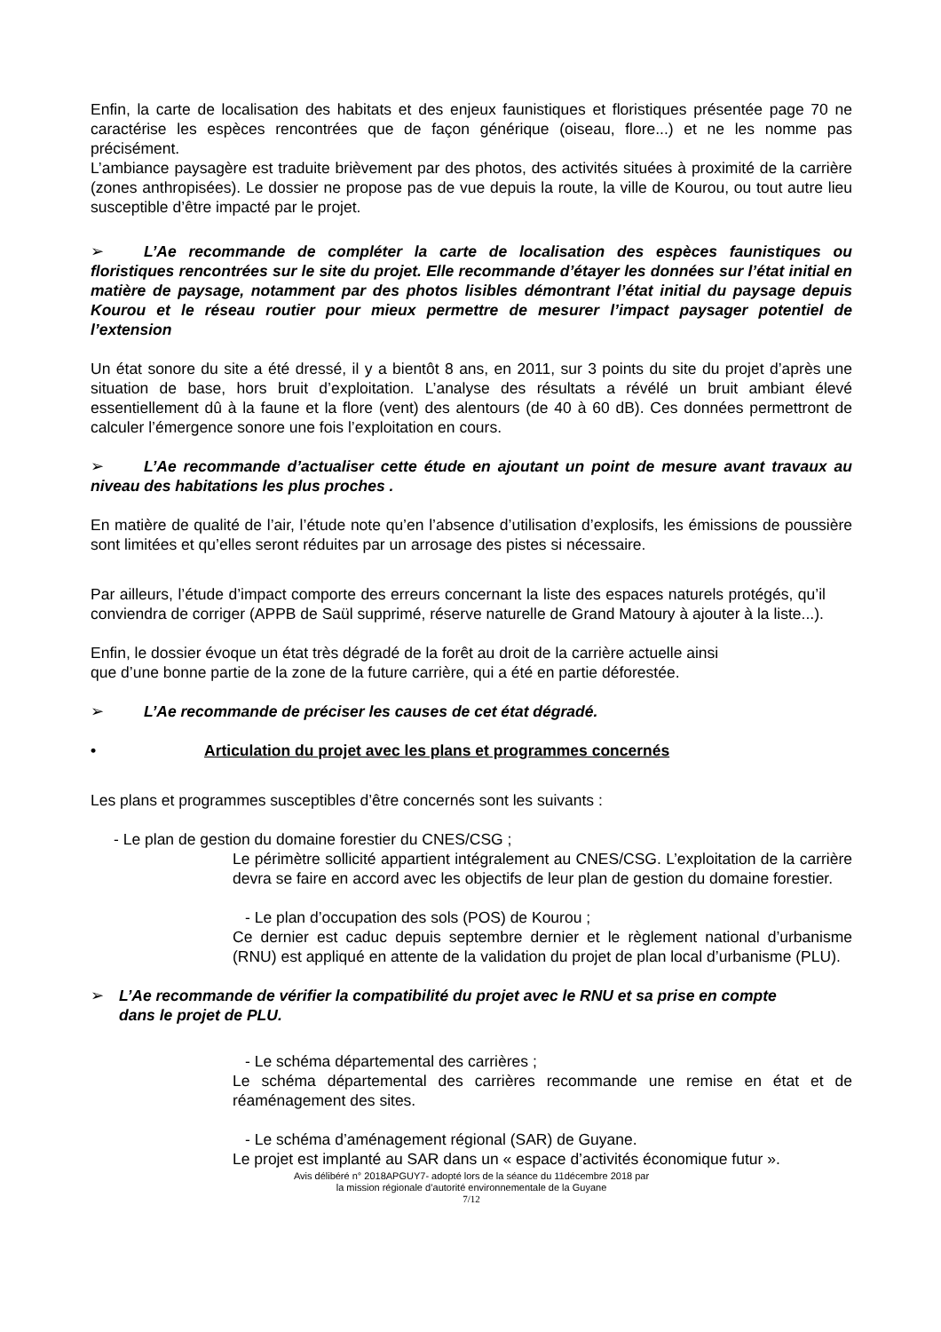Enfin, la carte de localisation des habitats et des enjeux faunistiques et floristiques présentée page 70 ne caractérise les espèces rencontrées que de façon générique (oiseau, flore...) et ne les nomme pas précisément.
L’ambiance paysagère est traduite brièvement par des photos, des activités situées à proximité de la carrière (zones anthropisées). Le dossier ne propose pas de vue depuis la route, la ville de Kourou, ou tout autre lieu susceptible d’être impacté par le projet.
➢ L’Ae recommande de compléter la carte de localisation des espèces faunistiques ou floristiques rencontrées sur le site du projet. Elle recommande d’étayer les données sur l’état initial en matière de paysage, notamment par des photos lisibles démontrant l’état initial du paysage depuis Kourou et le réseau routier pour mieux permettre de mesurer l’impact paysager potentiel de l’extension
Un état sonore du site a été dressé, il y a bientôt 8 ans, en 2011, sur 3 points du site du projet d’après une situation de base, hors bruit d’exploitation. L’analyse des résultats a révélé un bruit ambiant élevé essentiellement dû à la faune et la flore (vent) des alentours (de 40 à 60 dB). Ces données permettront de calculer l’émergence sonore une fois l’exploitation en cours.
➢ L’Ae recommande d’actualiser cette étude en ajoutant un point de mesure avant travaux au niveau des habitations les plus proches .
En matière de qualité de l’air, l’étude note qu’en l’absence d’utilisation d’explosifs, les émissions de poussière sont limitées et qu’elles seront réduites par un arrosage des pistes si nécessaire.
Par ailleurs, l’étude d’impact comporte des erreurs concernant la liste des espaces naturels protégés, qu’il conviendra de corriger (APPB de Saül supprimé, réserve naturelle de Grand Matoury à ajouter à la liste...).
Enfin, le dossier évoque un état très dégradé de la forêt au droit de la carrière actuelle ainsi
que d’une bonne partie de la zone de la future carrière, qui a été en partie déforestée.
➢ L’Ae recommande de préciser les causes de cet état dégradé.
• Articulation du projet avec les plans et programmes concernés
Les plans et programmes susceptibles d’être concernés sont les suivants :
- Le plan de gestion du domaine forestier du CNES/CSG ;
Le périmètre sollicité appartient intégralement au CNES/CSG. L’exploitation de la carrière devra se faire en accord avec les objectifs de leur plan de gestion du domaine forestier.
- Le plan d’occupation des sols (POS) de Kourou ;
Ce dernier est caduc depuis septembre dernier et le règlement national d’urbanisme (RNU) est appliqué en attente de la validation du projet de plan local d’urbanisme (PLU).
➢ L’Ae recommande de vérifier la compatibilité du projet avec le RNU et sa prise en compte dans le projet de PLU.
- Le schéma départemental des carrières ;
Le schéma départemental des carrières recommande une remise en état et de réaménagement des sites.
- Le schéma d’aménagement régional (SAR) de Guyane.
Le projet est implanté au SAR dans un « espace d’activités économique futur ».
Avis délibéré n° 2018APGUY7- adopté lors de la séance du 11décembre 2018 par
la mission régionale d’autorité environnementale de la Guyane
7/12